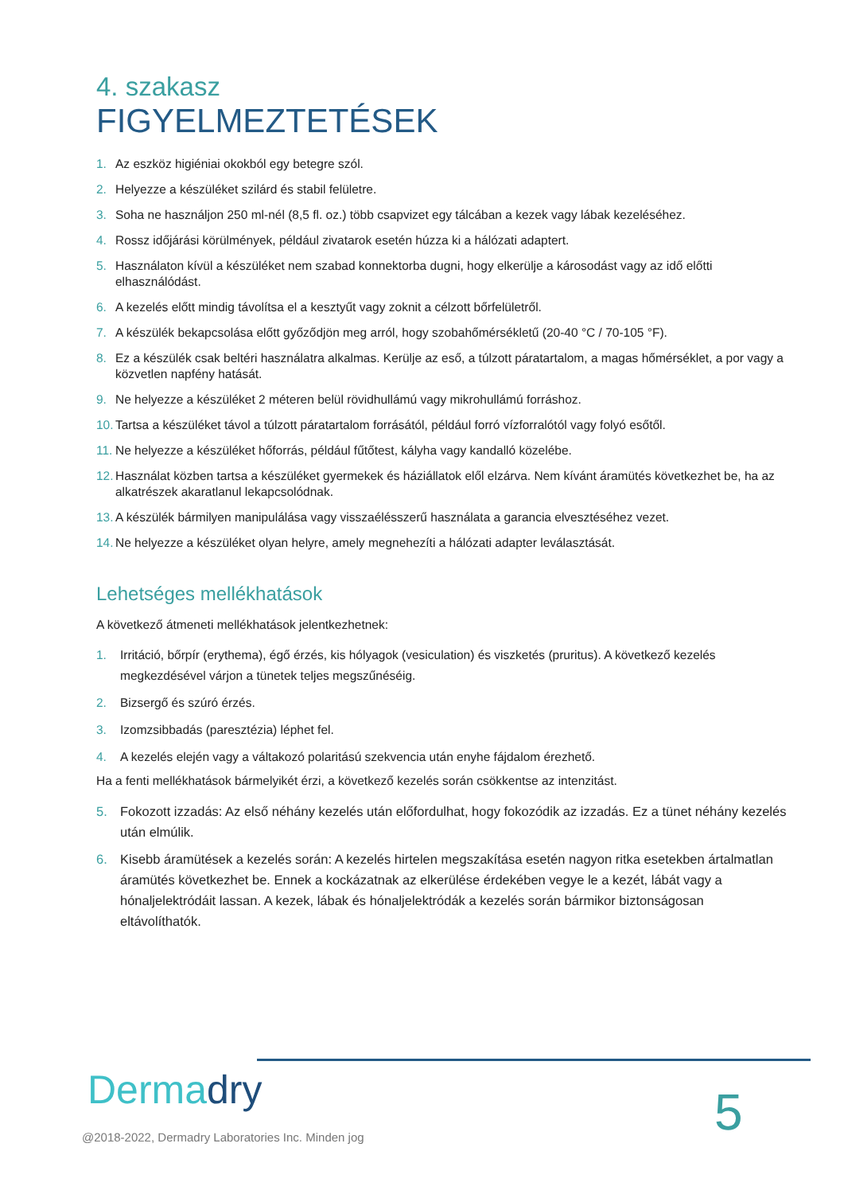4. szakasz
FIGYELMEZTETÉSEK
1. Az eszköz higiéniai okokból egy betegre szól.
2. Helyezze a készüléket szilárd és stabil felületre.
3. Soha ne használjon 250 ml-nél (8,5 fl. oz.) több csapvizet egy tálcában a kezek vagy lábak kezeléséhez.
4. Rossz időjárási körülmények, például zivatarok esetén húzza ki a hálózati adaptert.
5. Használaton kívül a készüléket nem szabad konnektorba dugni, hogy elkerülje a károsodást vagy az idő előtti elhasználódást.
6. A kezelés előtt mindig távolítsa el a kesztyűt vagy zoknit a célzott bőrfelületről.
7. A készülék bekapcsolása előtt győződjön meg arról, hogy szobahőmérsékletű (20-40 °C / 70-105 °F).
8. Ez a készülék csak beltéri használatra alkalmas. Kerülje az eső, a túlzott páratartalom, a magas hőmérséklet, a por vagy a közvetlen napfény hatását.
9. Ne helyezze a készüléket 2 méteren belül rövidhullámú vagy mikrohullámú forráshoz.
10. Tartsa a készüléket távol a túlzott páratartalom forrásától, például forró vízforralótól vagy folyó esőtől.
11. Ne helyezze a készüléket hőforrás, például fűtőtest, kályha vagy kandalló közelébe.
12. Használat közben tartsa a készüléket gyermekek és háziállatok elől elzárva. Nem kívánt áramütés következhet be, ha az alkatrészek akaratlanul lekapcsolódnak.
13. A készülék bármilyen manipulálása vagy visszaélésszerű használata a garancia elvesztéséhez vezet.
14. Ne helyezze a készüléket olyan helyre, amely megnehezíti a hálózati adapter leválasztását.
Lehetséges mellékhatások
A következő átmeneti mellékhatások jelentkezhetnek:
1. Irritáció, bőrpír (erythema), égő érzés, kis hólyagok (vesiculation) és viszketés (pruritus). A következő kezelés megkezdésével várjon a tünetek teljes megszűnéséig.
2. Bizsergő és szúró érzés.
3. Izomzsibbadás (paresztézia) léphet fel.
4. A kezelés elején vagy a váltakozó polaritású szekvencia után enyhe fájdalom érezhető.
Ha a fenti mellékhatások bármelyikét érzi, a következő kezelés során csökkentse az intenzitást.
5. Fokozott izzadás: Az első néhány kezelés után előfordulhat, hogy fokozódik az izzadás. Ez a tünet néhány kezelés után elmúlik.
6. Kisebb áramütések a kezelés során: A kezelés hirtelen megszakítása esetén nagyon ritka esetekben ártalmatlan áramütés következhet be. Ennek a kockázatnak az elkerülése érdekében vegye le a kezét, lábát vagy a hónaljelektródáit lassan. A kezek, lábak és hónaljelektródák a kezelés során bármikor biztonságosan eltávolíthatók.
Dermadry 5
@2018-2022, Dermadry Laboratories Inc. Minden jog